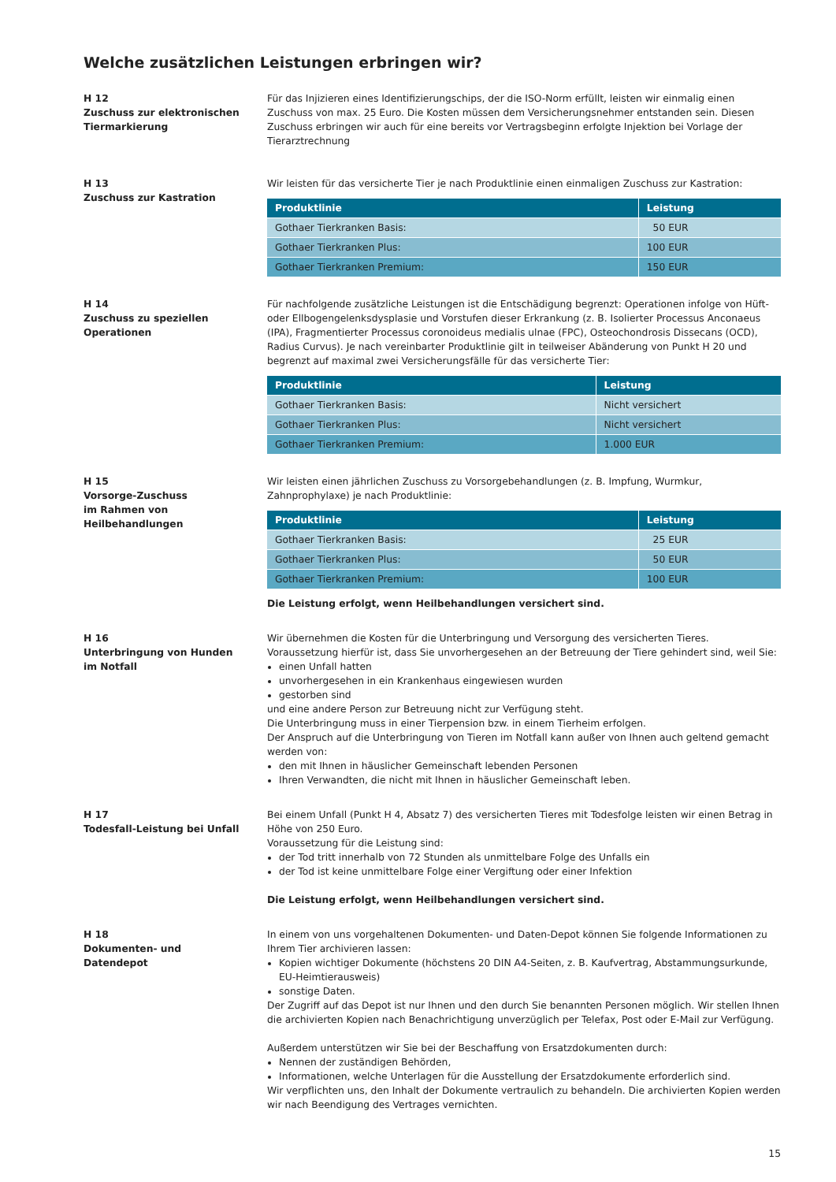Welche zusätzlichen Leistungen erbringen wir?
H 12
Zuschuss zur elektronischen Tiermarkierung
Für das Injizieren eines Identifizierungschips, der die ISO-Norm erfüllt, leisten wir einmalig einen Zuschuss von max. 25 Euro. Die Kosten müssen dem Versicherungsnehmer entstanden sein. Diesen Zuschuss erbringen wir auch für eine bereits vor Vertragsbeginn erfolgte Injektion bei Vorlage der Tierarztrechnung
H 13
Zuschuss zur Kastration
Wir leisten für das versicherte Tier je nach Produktlinie einen einmaligen Zuschuss zur Kastration:
| Produktlinie | Leistung |
| --- | --- |
| Gothaer Tierkranken Basis: | 50 EUR |
| Gothaer Tierkranken Plus: | 100 EUR |
| Gothaer Tierkranken Premium: | 150 EUR |
H 14
Zuschuss zu speziellen Operationen
Für nachfolgende zusätzliche Leistungen ist die Entschädigung begrenzt: Operationen infolge von Hüft- oder Ellbogengelenksdysplasie und Vorstufen dieser Erkrankung (z. B. Isolierter Processus Anconaeus (IPA), Fragmentierter Processus coronoideus medialis ulnae (FPC), Osteochondrosis Dissecans (OCD), Radius Curvus). Je nach vereinbarter Produktlinie gilt in teilweiser Abänderung von Punkt H 20 und begrenzt auf maximal zwei Versicherungsfälle für das versicherte Tier:
| Produktlinie | Leistung |
| --- | --- |
| Gothaer Tierkranken Basis: | Nicht versichert |
| Gothaer Tierkranken Plus: | Nicht versichert |
| Gothaer Tierkranken Premium: | 1.000 EUR |
H 15
Vorsorge-Zuschuss
im Rahmen von
Heilbehandlungen
Wir leisten einen jährlichen Zuschuss zu Vorsorgebehandlungen (z. B. Impfung, Wurmkur, Zahnprophylaxe) je nach Produktlinie:
| Produktlinie | Leistung |
| --- | --- |
| Gothaer Tierkranken Basis: | 25 EUR |
| Gothaer Tierkranken Plus: | 50 EUR |
| Gothaer Tierkranken Premium: | 100 EUR |
Die Leistung erfolgt, wenn Heilbehandlungen versichert sind.
H 16
Unterbringung von Hunden
im Notfall
Wir übernehmen die Kosten für die Unterbringung und Versorgung des versicherten Tieres. Voraussetzung hierfür ist, dass Sie unvorhergesehen an der Betreuung der Tiere gehindert sind, weil Sie:
einen Unfall hatten
unvorhergesehen in ein Krankenhaus eingewiesen wurden
gestorben sind
und eine andere Person zur Betreuung nicht zur Verfügung steht.
Die Unterbringung muss in einer Tierpension bzw. in einem Tierheim erfolgen.
Der Anspruch auf die Unterbringung von Tieren im Notfall kann außer von Ihnen auch geltend gemacht werden von:
den mit Ihnen in häuslicher Gemeinschaft lebenden Personen
Ihren Verwandten, die nicht mit Ihnen in häuslicher Gemeinschaft leben.
H 17
Todesfall-Leistung bei Unfall
Bei einem Unfall (Punkt H 4, Absatz 7) des versicherten Tieres mit Todesfolge leisten wir einen Betrag in Höhe von 250 Euro.
Voraussetzung für die Leistung sind:
der Tod tritt innerhalb von 72 Stunden als unmittelbare Folge des Unfalls ein
der Tod ist keine unmittelbare Folge einer Vergiftung oder einer Infektion
Die Leistung erfolgt, wenn Heilbehandlungen versichert sind.
H 18
Dokumenten- und
Datendepot
In einem von uns vorgehaltenen Dokumenten- und Daten-Depot können Sie folgende Informationen zu Ihrem Tier archivieren lassen:
Kopien wichtiger Dokumente (höchstens 20 DIN A4-Seiten, z. B. Kaufvertrag, Abstammungsurkunde, EU-Heimtierausweis)
sonstige Daten.
Der Zugriff auf das Depot ist nur Ihnen und den durch Sie benannten Personen möglich. Wir stellen Ihnen die archivierten Kopien nach Benachrichtigung unverzüglich per Telefax, Post oder E-Mail zur Verfügung.
Außerdem unterstützen wir Sie bei der Beschaffung von Ersatzdokumenten durch:
Nennen der zuständigen Behörden,
Informationen, welche Unterlagen für die Ausstellung der Ersatzdokumente erforderlich sind.
Wir verpflichten uns, den Inhalt der Dokumente vertraulich zu behandeln. Die archivierten Kopien werden wir nach Beendigung des Vertrages vernichten.
15